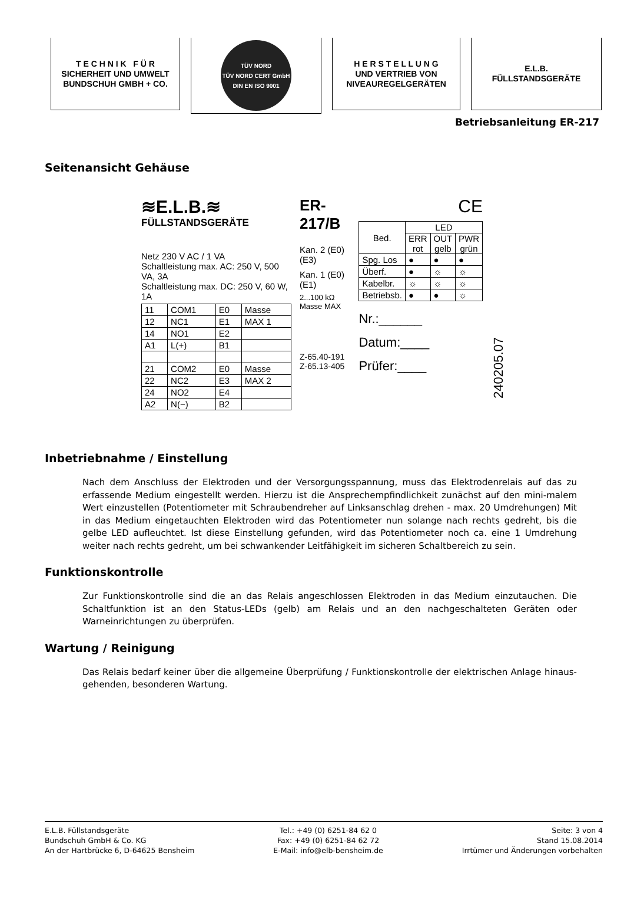T E C H N I K F Ü R
SICHERHEIT UND UMWELT
BUNDSCHUH GMBH + CO.
TÜV NORD
TÜV NORD CERT GmbH
DIN EN ISO 9001
H E R S T E L L U N G
UND VERTRIEB VON
NIVEAUREGELGERÄTEN
E.L.B.
FÜLLSTANDSGERÄTE
Betriebsanleitung ER-217
Seitenansicht Gehäuse
≋E.L.B.≋
FÜLLSTANDSGERÄTE
Netz 230 V AC / 1 VA
Schaltleistung max. AC: 250 V, 500 VA, 3A
Schaltleistung max. DC: 250 V, 60 W, 1A
| 11 | COM1 | E0 | Masse |
| 12 | NC1 | E1 | MAX 1 |
| 14 | NO1 | E2 | |
| A1 | L(+) | B1 | |
| 21 | COM2 | E0 | Masse |
| 22 | NC2 | E3 | MAX 2 |
| 24 | NO2 | E4 | |
| A2 | N(−) | B2 | |
ER-217/B
Kan. 2 (E0) (E3)
Kan. 1 (E0) (E1)
2...100 kΩ Masse MAX
Z-65.40-191
Z-65.13-405
CE
| Bed. | LED | | |
| --- | --- | --- | --- |
| | ERR rot | OUT gelb | PWR grün |
| Spg. Los | ● | ● | ● |
| Überf. | ● | ☼ | ☼ |
| Kabelbr. | ☼ | ☼ | ☼ |
| Betriebsb. | ● | ● | ☼ |
Nr.:______
Datum:____
Prüfer:____
240205.07
Inbetriebnahme / Einstellung
Nach dem Anschluss der Elektroden und der Versorgungsspannung, muss das Elektrodenrelais auf das zu erfassende Medium eingestellt werden. Hierzu ist die Ansprechempfindlichkeit zunächst auf den mini-malem Wert einzustellen (Potentiometer mit Schraubendreher auf Linksanschlag drehen - max. 20 Umdrehungen) Mit in das Medium eingetauchten Elektroden wird das Potentiometer nun solange nach rechts gedreht, bis die gelbe LED aufleuchtet. Ist diese Einstellung gefunden, wird das Potentiometer noch ca. eine 1 Umdrehung weiter nach rechts gedreht, um bei schwankender Leitfähigkeit im sicheren Schaltbereich zu sein.
Funktionskontrolle
Zur Funktionskontrolle sind die an das Relais angeschlossen Elektroden in das Medium einzutauchen. Die Schaltfunktion ist an den Status-LEDs (gelb) am Relais und an den nachgeschalteten Geräten oder Warneinrichtungen zu überprüfen.
Wartung / Reinigung
Das Relais bedarf keiner über die allgemeine Überprüfung / Funktionskontrolle der elektrischen Anlage hinaus-gehenden, besonderen Wartung.
E.L.B. Füllstandsgeräte
Bundschuh GmbH & Co. KG
An der Hartbrücke 6, D-64625 Bensheim
Tel.: +49 (0) 6251-84 62 0
Fax: +49 (0) 6251-84 62 72
E-Mail: info@elb-bensheim.de
Seite: 3 von 4
Stand 15.08.2014
Irrtümer und Änderungen vorbehalten